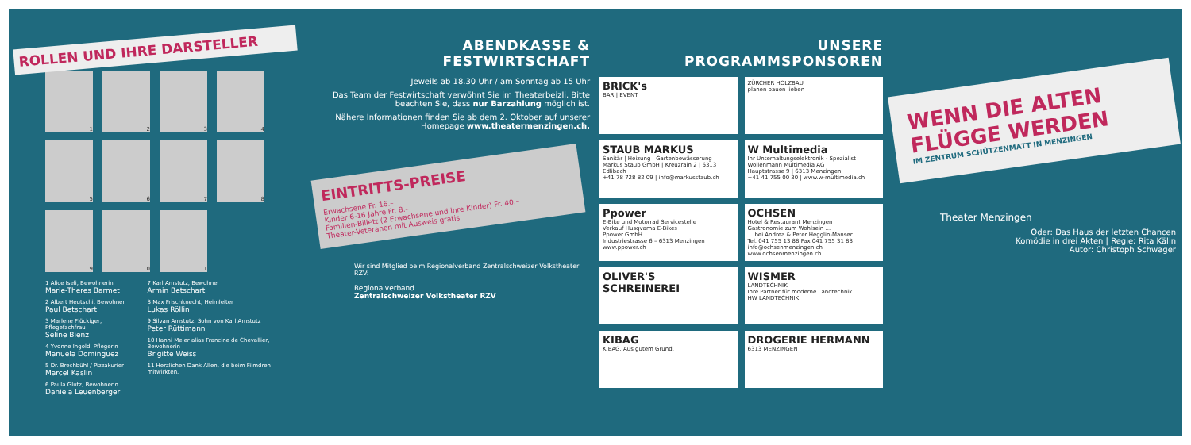ROLLEN UND IHRE DARSTELLER
1
2
3
4
5
6
7
8
9
10
11
1 Alice Iseli, Bewohnerin
Marie-Theres Barmet
2 Albert Heutschi, Bewohner
Paul Betschart
3 Marlene Flückiger, Pflegefachfrau
Seline Bienz
4 Yvonne Ingold, Pflegerin
Manuela Dominguez
5 Dr. Brechbühl / Pizzakurier
Marcel Käslin
6 Paula Glutz, Bewohnerin
Daniela Leuenberger
7 Karl Amstutz, Bewohner
Armin Betschart
8 Max Frischknecht, Heimleiter
Lukas Röllin
9 Silvan Amstutz, Sohn von Karl Amstutz
Peter Rüttimann
10 Hanni Meier alias Francine de Chevallier, Bewohnerin
Brigitte Weiss
11 Herzlichen Dank Allen, die beim Filmdreh mitwirkten.
ABENDKASSE &
FESTWIRTSCHAFT
Jeweils ab 18.30 Uhr / am Sonntag ab 15 Uhr
Das Team der Festwirtschaft verwöhnt Sie im Theaterbeizli. Bitte beachten Sie, dass nur Barzahlung möglich ist.
Nähere Informationen finden Sie ab dem 2. Oktober auf unserer Homepage www.theatermenzingen.ch.
EINTRITTS-PREISE
Erwachsene Fr. 16.–
Kinder 6-16 Jahre Fr. 8.–
Familien-Billett (2 Erwachsene und ihre Kinder) Fr. 40.–
Theater-Veteranen mit Ausweis gratis
Wir sind Mitglied beim Regionalverband Zentralschweizer Volkstheater RZV:
Regionalverband
Zentralschweizer Volkstheater RZV
UNSERE
PROGRAMMSPONSOREN
BRICK's
BAR | EVENT
ZÜRCHER HOLZBAU
planen bauen lieben
STAUB MARKUS
Sanitär | Heizung | Gartenbewässerung
Markus Staub GmbH | Kreuzrain 2 | 6313 Edlibach
+41 78 728 82 09 | info@markusstaub.ch
W Multimedia
Ihr Unterhaltungselektronik - Spezialist
Wollenmann Multimedia AG
Hauptstrasse 9 | 6313 Menzingen
+41 41 755 00 30 | www.w-multimedia.ch
Ppower
E-Bike und Motorrad Servicestelle
Verkauf Husqvarna E-Bikes
Ppower GmbH
Industriestrasse 6 – 6313 Menzingen
www.ppower.ch
OCHSEN
Hotel & Restaurant Menzingen
Gastronomie zum Wohlsein ...
... bei Andrea & Peter Hegglin-Manser
Tel. 041 755 13 88 Fax 041 755 31 88
info@ochsenmenzingen.ch www.ochsenmenzingen.ch
OLIVER'S SCHREINEREI
WISMER
LANDTECHNIK
Ihre Partner für moderne Landtechnik
HW LANDTECHNIK
KIBAG
KIBAG. Aus gutem Grund.
DROGERIE HERMANN
6313 MENZINGEN
WENN DIE ALTEN FLÜGGE WERDEN
IM ZENTRUM SCHÜTZENMATT IN MENZINGEN
Theater Menzingen
Oder: Das Haus der letzten Chancen
Komödie in drei Akten | Regie: Rita Kälin
Autor: Christoph Schwager